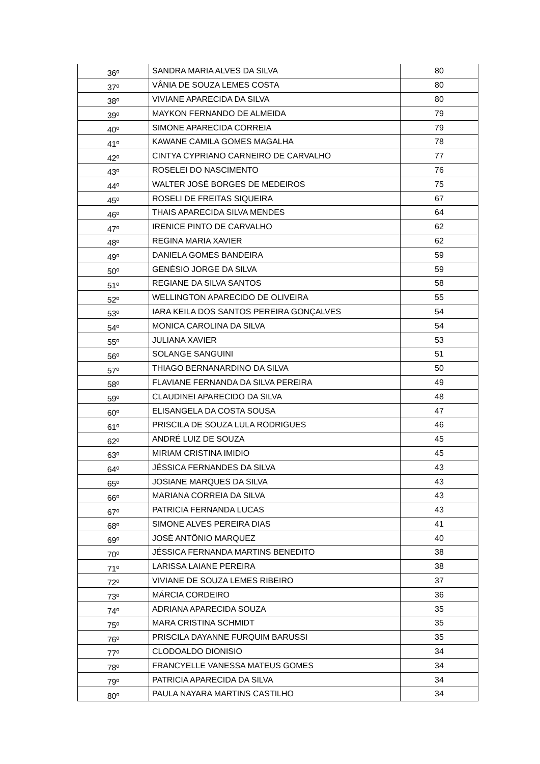| 36º | SANDRA MARIA ALVES DA SILVA | 80 |
| 37º | VÂNIA DE SOUZA LEMES COSTA | 80 |
| 38º | VIVIANE APARECIDA DA SILVA | 80 |
| 39º | MAYKON FERNANDO DE ALMEIDA | 79 |
| 40º | SIMONE APARECIDA CORREIA | 79 |
| 41º | KAWANE CAMILA GOMES MAGALHA | 78 |
| 42º | CINTYA CYPRIANO CARNEIRO DE CARVALHO | 77 |
| 43º | ROSELEI DO NASCIMENTO | 76 |
| 44º | WALTER JOSÉ BORGES DE MEDEIROS | 75 |
| 45º | ROSELI DE FREITAS SIQUEIRA | 67 |
| 46º | THAIS APARECIDA SILVA MENDES | 64 |
| 47º | IRENICE PINTO DE CARVALHO | 62 |
| 48º | REGINA MARIA XAVIER | 62 |
| 49º | DANIELA GOMES BANDEIRA | 59 |
| 50º | GENÉSIO JORGE DA SILVA | 59 |
| 51º | REGIANE DA SILVA SANTOS | 58 |
| 52º | WELLINGTON APARECIDO DE OLIVEIRA | 55 |
| 53º | IARA KEILA DOS SANTOS PEREIRA GONÇALVES | 54 |
| 54º | MONICA CAROLINA DA SILVA | 54 |
| 55º | JULIANA XAVIER | 53 |
| 56º | SOLANGE SANGUINI | 51 |
| 57º | THIAGO BERNANARDINO DA SILVA | 50 |
| 58º | FLAVIANE FERNANDA DA SILVA PEREIRA | 49 |
| 59º | CLAUDINEI APARECIDO DA SILVA | 48 |
| 60º | ELISANGELA DA COSTA SOUSA | 47 |
| 61º | PRISCILA DE SOUZA LULA RODRIGUES | 46 |
| 62º | ANDRÉ LUIZ DE SOUZA | 45 |
| 63º | MIRIAM CRISTINA IMIDIO | 45 |
| 64º | JÉSSICA FERNANDES DA SILVA | 43 |
| 65º | JOSIANE MARQUES DA SILVA | 43 |
| 66º | MARIANA CORREIA DA SILVA | 43 |
| 67º | PATRICIA FERNANDA LUCAS | 43 |
| 68º | SIMONE ALVES PEREIRA DIAS | 41 |
| 69º | JOSÉ ANTÔNIO MARQUEZ | 40 |
| 70º | JÉSSICA FERNANDA MARTINS BENEDITO | 38 |
| 71º | LARISSA LAIANE PEREIRA | 38 |
| 72º | VIVIANE DE SOUZA LEMES RIBEIRO | 37 |
| 73º | MÁRCIA CORDEIRO | 36 |
| 74º | ADRIANA APARECIDA SOUZA | 35 |
| 75º | MARA CRISTINA SCHMIDT | 35 |
| 76º | PRISCILA DAYANNE FURQUIM BARUSSI | 35 |
| 77º | CLODOALDO DIONISIO | 34 |
| 78º | FRANCYELLE VANESSA MATEUS GOMES | 34 |
| 79º | PATRICIA APARECIDA DA SILVA | 34 |
| 80º | PAULA NAYARA MARTINS CASTILHO | 34 |